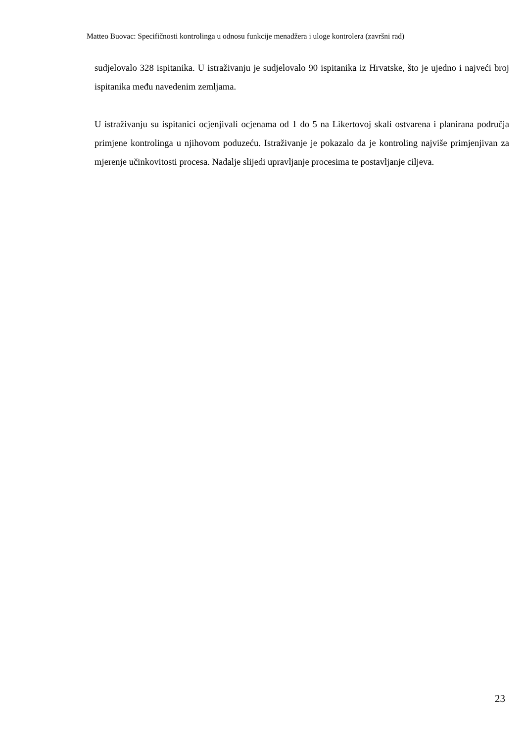Matteo Buovac: Specifičnosti kontrolinga u odnosu funkcije menadžera i uloge kontrolera (završni rad)
sudjelovalo 328 ispitanika. U istraživanju je sudjelovalo 90 ispitanika iz Hrvatske, što je ujedno i najveći broj ispitanika među navedenim zemljama.
U istraživanju su ispitanici ocjenjivali ocjenama od 1 do 5 na Likertovoj skali ostvarena i planirana područja primjene kontrolinga u njihovom poduzeću. Istraživanje je pokazalo da je kontroling najviše primjenjivan za mjerenje učinkovitosti procesa. Nadalje slijedi upravljanje procesima te postavljanje ciljeva.
23